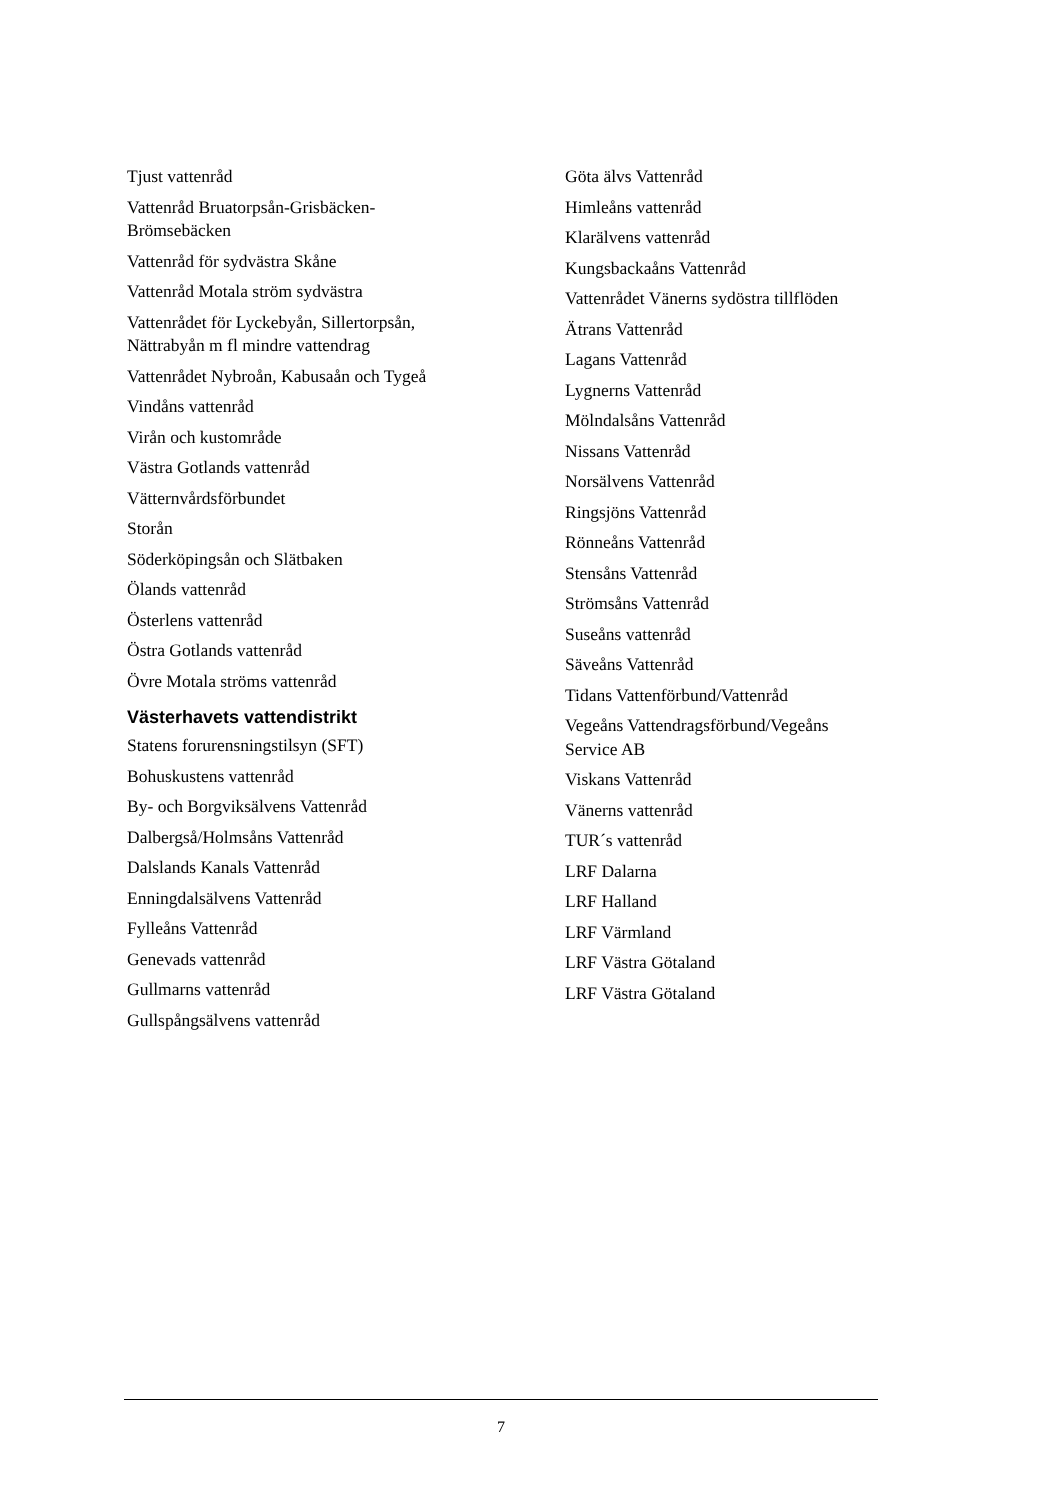Tjust vattenråd
Vattenråd Bruatorpsån-Grisbäcken-Brömsebäcken
Vattenråd för sydvästra Skåne
Vattenråd Motala ström sydvästra
Vattenrådet för Lyckebyån, Sillertorpsån, Nättrabyån m fl mindre vattendrag
Vattenrådet Nybroån, Kabusaån och Tygeå
Vindåns vattenråd
Virån och kustområde
Västra Gotlands vattenråd
Vätternvårdsförbundet
Storån
Söderköpingsån och Slätbaken
Ölands vattenråd
Österlens vattenråd
Östra Gotlands vattenråd
Övre Motala ströms vattenråd
Västerhavets vattendistrikt
Statens forurensningstilsyn (SFT)
Bohuskustens vattenråd
By- och Borgviksälvens Vattenråd
Dalbergså/Holmsåns Vattenråd
Dalslands Kanals Vattenråd
Enningdalsälvens Vattenråd
Fylleåns Vattenråd
Genevads vattenråd
Gullmarns vattenråd
Gullspångsälvens vattenråd
Göta älvs Vattenråd
Himleåns vattenråd
Klarälvens vattenråd
Kungsbackaåns Vattenråd
Vattenrådet Vänerns sydöstra tillflöden
Ätrans Vattenråd
Lagans Vattenråd
Lygnerns Vattenråd
Mölndalsåns Vattenråd
Nissans Vattenråd
Norsälvens Vattenråd
Ringsjöns Vattenråd
Rönneåns Vattenråd
Stensåns Vattenråd
Strömsåns Vattenråd
Suseåns vattenråd
Säveåns Vattenråd
Tidans Vattenförbund/Vattenråd
Vegeåns Vattendragsförbund/Vegeåns Service AB
Viskans Vattenråd
Vänerns vattenråd
TUR´s vattenråd
LRF Dalarna
LRF Halland
LRF Värmland
LRF Västra Götaland
LRF Västra Götaland
7